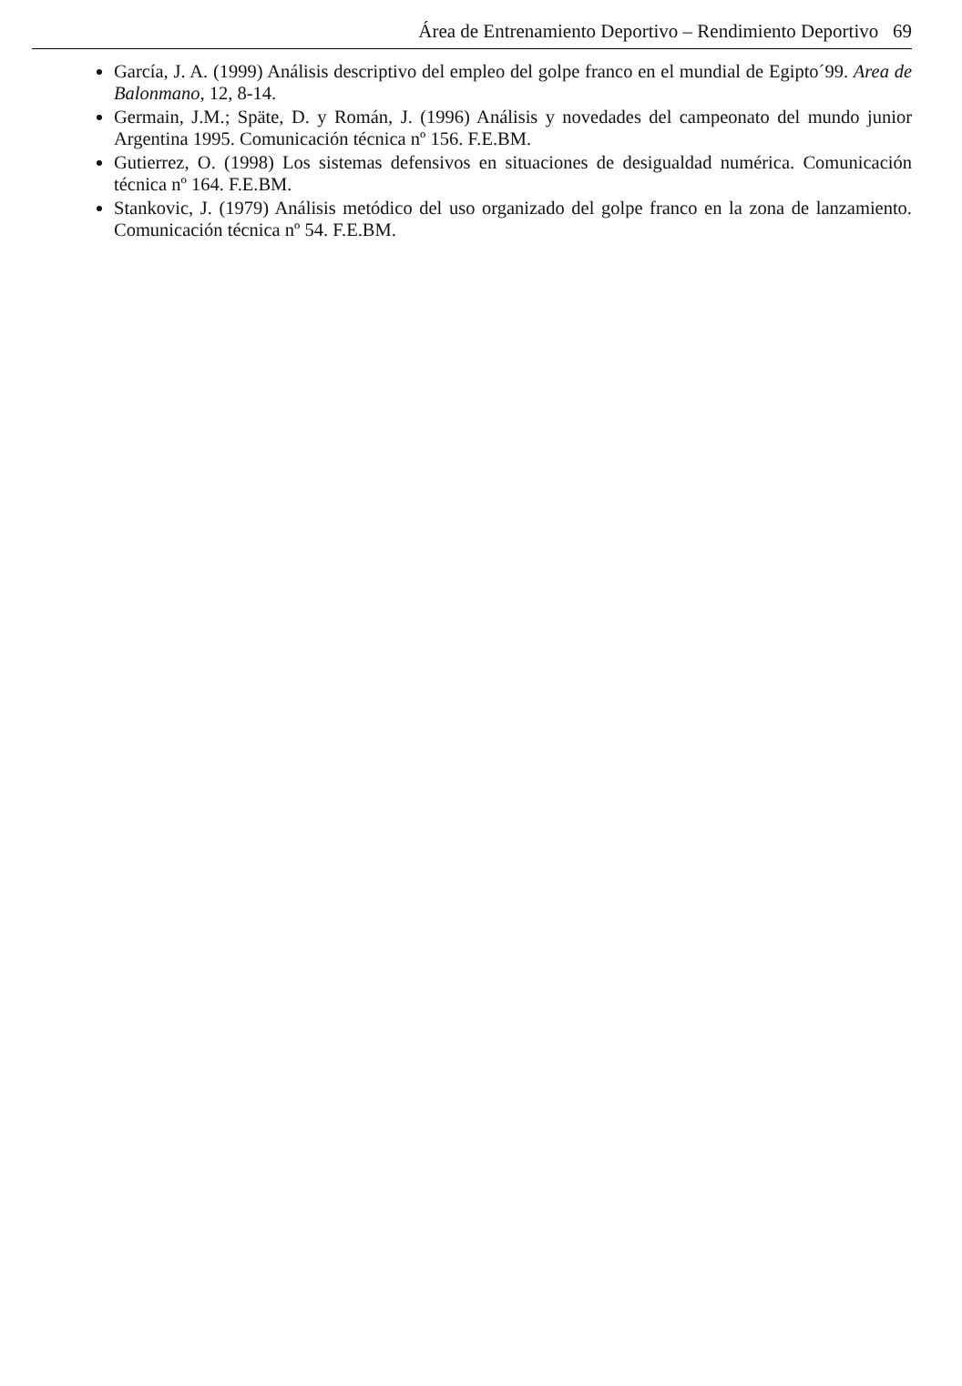Área de Entrenamiento Deportivo – Rendimiento Deportivo 69
García, J. A. (1999) Análisis descriptivo del empleo del golpe franco en el mundial de Egipto´99. Area de Balonmano, 12, 8-14.
Germain, J.M.; Späte, D. y Román, J. (1996) Análisis y novedades del campeonato del mundo junior Argentina 1995. Comunicación técnica nº 156. F.E.BM.
Gutierrez, O. (1998) Los sistemas defensivos en situaciones de desigualdad numérica. Comunicación técnica nº 164. F.E.BM.
Stankovic, J. (1979) Análisis metódico del uso organizado del golpe franco en la zona de lanzamiento. Comunicación técnica nº 54. F.E.BM.